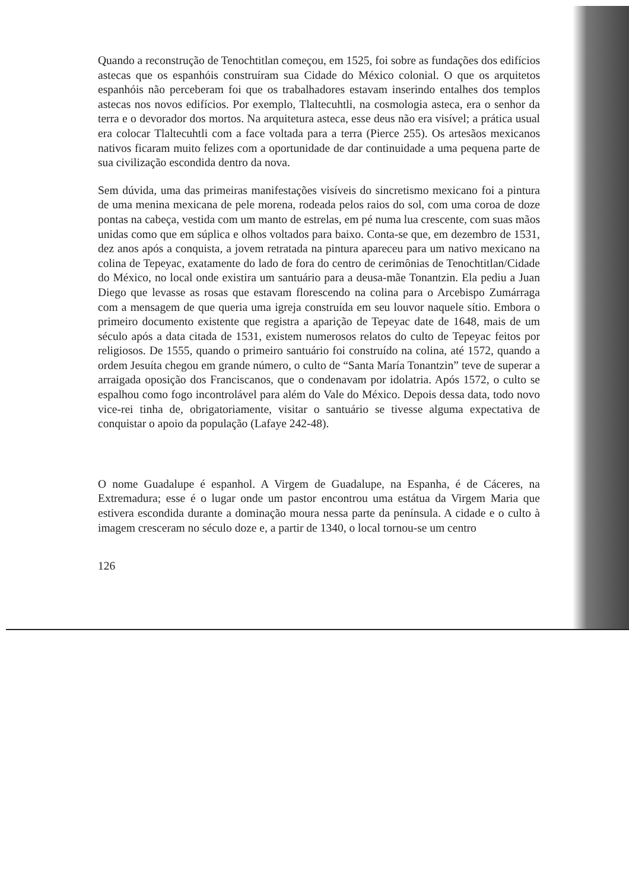Quando a reconstrução de Tenochtitlan começou, em 1525, foi sobre as fundações dos edifícios astecas que os espanhóis construíram sua Cidade do México colonial. O que os arquitetos espanhóis não perceberam foi que os trabalhadores estavam inserindo entalhes dos templos astecas nos novos edifícios. Por exemplo, Tlaltecuhtli, na cosmologia asteca, era o senhor da terra e o devorador dos mortos. Na arquitetura asteca, esse deus não era visível; a prática usual era colocar Tlaltecuhtli com a face voltada para a terra (Pierce 255). Os artesãos mexicanos nativos ficaram muito felizes com a oportunidade de dar continuidade a uma pequena parte de sua civilização escondida dentro da nova.
Sem dúvida, uma das primeiras manifestações visíveis do sincretismo mexicano foi a pintura de uma menina mexicana de pele morena, rodeada pelos raios do sol, com uma coroa de doze pontas na cabeça, vestida com um manto de estrelas, em pé numa lua crescente, com suas mãos unidas como que em súplica e olhos voltados para baixo. Conta-se que, em dezembro de 1531, dez anos após a conquista, a jovem retratada na pintura apareceu para um nativo mexicano na colina de Tepeyac, exatamente do lado de fora do centro de cerimônias de Tenochtitlan/Cidade do México, no local onde existira um santuário para a deusa-mãe Tonantzin. Ela pediu a Juan Diego que levasse as rosas que estavam florescendo na colina para o Arcebispo Zumárraga com a mensagem de que queria uma igreja construída em seu louvor naquele sítio. Embora o primeiro documento existente que registra a aparição de Tepeyac date de 1648, mais de um século após a data citada de 1531, existem numerosos relatos do culto de Tepeyac feitos por religiosos. De 1555, quando o primeiro santuário foi construído na colina, até 1572, quando a ordem Jesuíta chegou em grande número, o culto de “Santa María Tonantzin” teve de superar a arraigada oposição dos Franciscanos, que o condenavam por idolatria. Após 1572, o culto se espalhou como fogo incontrolável para além do Vale do México. Depois dessa data, todo novo vice-rei tinha de, obrigatoriamente, visitar o santuário se tivesse alguma expectativa de conquistar o apoio da população (Lafaye 242-48).
O nome Guadalupe é espanhol. A Virgem de Guadalupe, na Espanha, é de Cáceres, na Extremadura; esse é o lugar onde um pastor encontrou uma estátua da Virgem Maria que estivera escondida durante a dominação moura nessa parte da península. A cidade e o culto à imagem cresceram no século doze e, a partir de 1340, o local tornou-se um centro
126